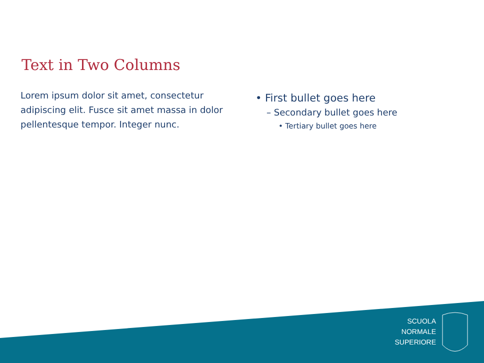Text in Two Columns
Lorem ipsum dolor sit amet, consectetur adipiscing elit. Fusce sit amet massa in dolor pellentesque tempor. Integer nunc.
• First bullet goes here
– Secondary bullet goes here
• Tertiary bullet goes here
SCUOLA
NORMALE
SUPERIORE